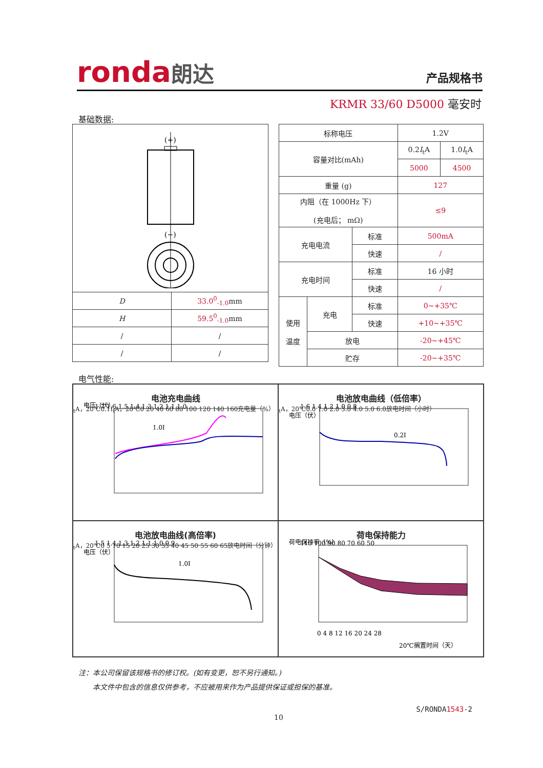ronda朗达 产品规格书
KRMR 33/60 D5000 毫安时
基础数据:
| (+) (−) | |
| D | 33.0<sup>0</sup><sub>-1.0</sub> mm |
| H | 59.5<sup>0</sup><sub>-1.0</sub> mm |
| / | / |
| / | / |
| 标称电压 | | | 1.2V | |
| 容量对比(mAh) | | | 0.2 I<sub>t</sub>A | 1.0 I<sub>t</sub>A |
| | | | 5000 | 4500 |
| 重量 (g) | | | 127 | |
| 内阻（在 1000Hz 下） (充电后； mΩ) | | | ≤9 | |
| 充电电流 | | 标准 | 500mA | |
| | | 快速 | / | |
| 充电时间 | | 标准 | 16 小时 | |
| | | 快速 | / | |
| 使用 温度 | 充电 | 标准 | 0~+35℃ | |
| | | 快速 | +10~+35℃ | |
| | 放电 | | -20~+45℃ | |
| | 贮存 | | -20~+35℃ | |
电气性能:
电池充电曲线
电压（伏）
1.7 1.6 1.5 1.4 1.3 1.2 1.1 1.0
1.0ItA，20℃
0.1ItA，20℃
0 20 40 60 80 100 120 140 160
充电量（%）
电池放电曲线（低倍率）
电压（伏）
1.6 1.4 1.2 1.0 0.8
0.2ItA，20℃
0.0 1.0 2.0 3.0 4.0 5.0 6.0
放电时间（小时）
电池放电曲线(高倍率)
电压（伏）
1.5 1.4 1.3 1.2 1.1 1.0 0.9
1.0ItA，20℃
0 5 10 15 20 25 30 35 40 45 50 55 60 65
放电时间（分钟）
荷电保持能力
荷电保持率（%）
110 100 90 80 70 60 50
0 4 8 12 16 20 24 28
20℃搁置时间（天）
注：本公司保留该规格书的修订权。(如有变更，恕不另行通知。)
  本文件中包含的信息仅供参考，不应被用来作为产品提供保证或担保的基准。
S/RONDA1543-2
10